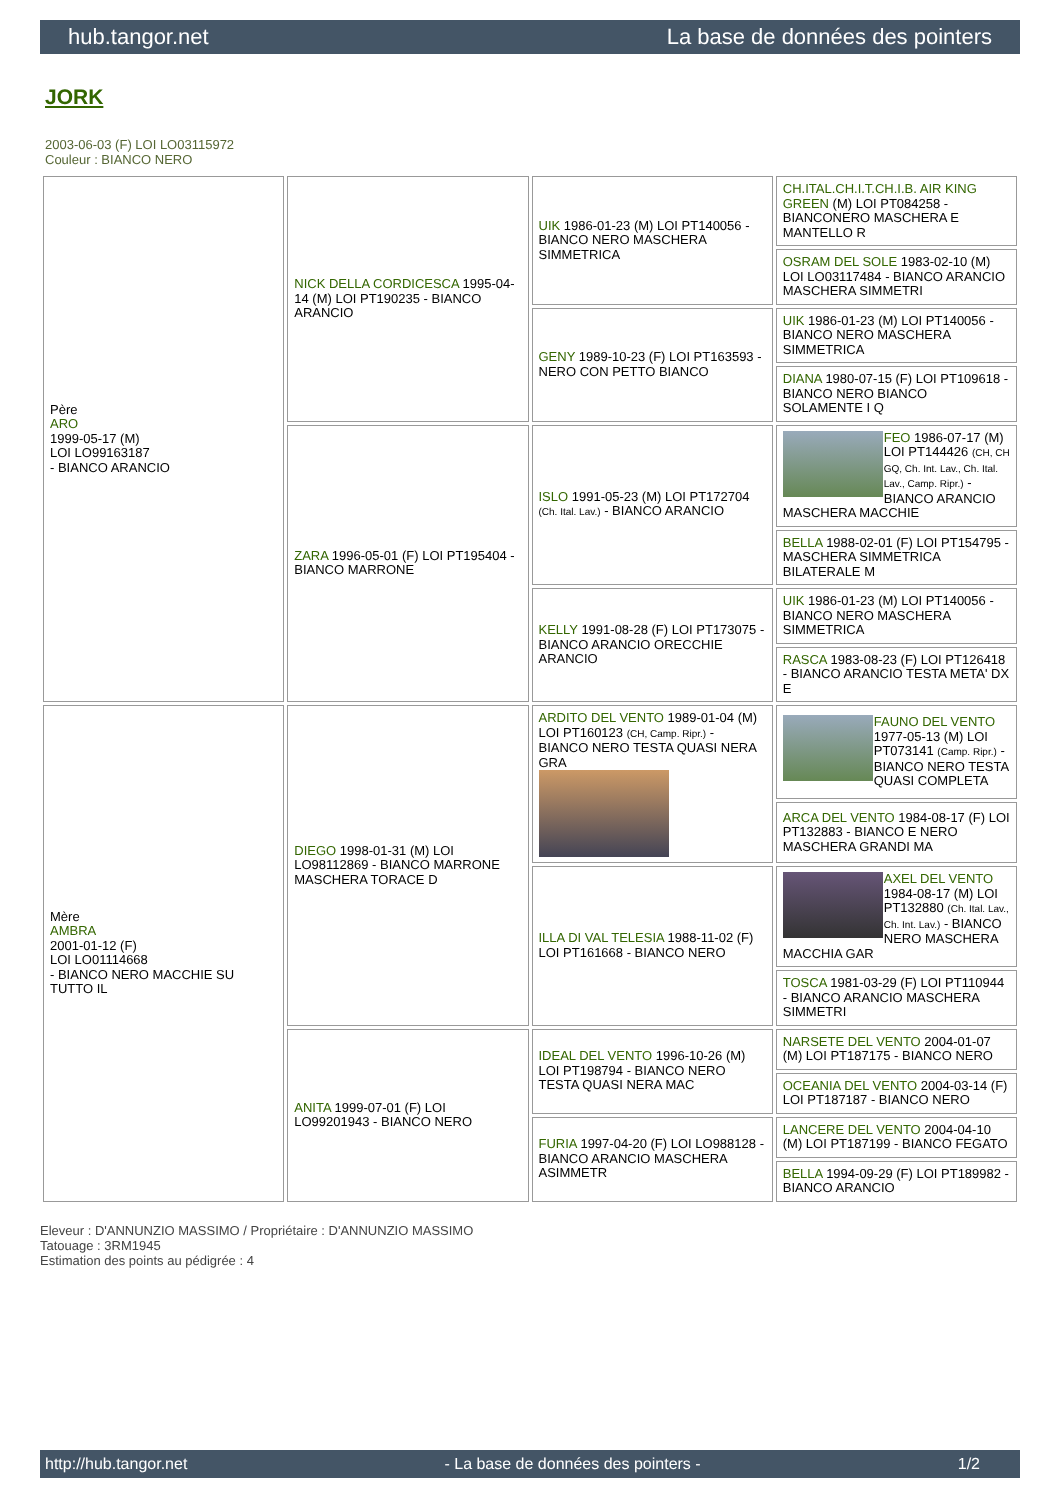hub.tangor.net La base de données des pointers
JORK
2003-06-03 (F) LOI LO03115972
Couleur : BIANCO NERO
| Père ARO 1999-05-17 (M) LOI LO99163187 - BIANCO ARANCIO | NICK DELLA CORDICESCA 1995-04-14 (M) LOI PT190235 - BIANCO ARANCIO | UIK 1986-01-23 (M) LOI PT140056 - BIANCO NERO MASCHERA SIMMETRICA | CH.ITAL.CH.I.T.CH.I.B. AIR KING GREEN (M) LOI PT084258 - BIANCONERO MASCHERA E MANTELLO R |
| | | | OSRAM DEL SOLE 1983-02-10 (M) LOI LO03117484 - BIANCO ARANCIO MASCHERA SIMMETRI |
| | | GENY 1989-10-23 (F) LOI PT163593 - NERO CON PETTO BIANCO | UIK 1986-01-23 (M) LOI PT140056 - BIANCO NERO MASCHERA SIMMETRICA |
| | | | DIANA 1980-07-15 (F) LOI PT109618 - BIANCO NERO BIANCO SOLAMENTE I Q |
| | ZARA 1996-05-01 (F) LOI PT195404 - BIANCO MARRONE | ISLO 1991-05-23 (M) LOI PT172704 (Ch. Ital. Lav.) - BIANCO ARANCIO | FEO 1986-07-17 (M) LOI PT144426 (CH, CH GQ, Ch. Int. Lav., Ch. Ital. Lav., Camp. Ripr.) - BIANCO ARANCIO MASCHERA MACCHIE |
| | | | BELLA 1988-02-01 (F) LOI PT154795 - MASCHERA SIMMETRICA BILATERALE M |
| | | KELLY 1991-08-28 (F) LOI PT173075 - BIANCO ARANCIO ORECCHIE ARANCIO | UIK 1986-01-23 (M) LOI PT140056 - BIANCO NERO MASCHERA SIMMETRICA |
| | | | RASCA 1983-08-23 (F) LOI PT126418 - BIANCO ARANCIO TESTA META' DX E |
| Mère AMBRA 2001-01-12 (F) LOI LO01114668 - BIANCO NERO MACCHIE SU TUTTO IL | DIEGO 1998-01-31 (M) LOI LO98112869 - BIANCO MARRONE MASCHERA TORACE D | ARDITO DEL VENTO 1989-01-04 (M) LOI PT160123 (CH, Camp. Ripr.) - BIANCO NERO TESTA QUASI NERA GRA | FAUNO DEL VENTO 1977-05-13 (M) LOI PT073141 (Camp. Ripr.) - BIANCO NERO TESTA QUASI COMPLETA |
| | | | ARCA DEL VENTO 1984-08-17 (F) LOI PT132883 - BIANCO E NERO MASCHERA GRANDI MA |
| | | ILLA DI VAL TELESIA 1988-11-02 (F) LOI PT161668 - BIANCO NERO | AXEL DEL VENTO 1984-08-17 (M) LOI PT132880 (Ch. Ital. Lav., Ch. Int. Lav.) - BIANCO NERO MASCHERA MACCHIA GAR |
| | | | TOSCA 1981-03-29 (F) LOI PT110944 - BIANCO ARANCIO MASCHERA SIMMETRI |
| | ANITA 1999-07-01 (F) LOI LO99201943 - BIANCO NERO | IDEAL DEL VENTO 1996-10-26 (M) LOI PT198794 - BIANCO NERO TESTA QUASI NERA MAC | NARSETE DEL VENTO 2004-01-07 (M) LOI PT187175 - BIANCO NERO |
| | | | OCEANIA DEL VENTO 2004-03-14 (F) LOI PT187187 - BIANCO NERO |
| | | FURIA 1997-04-20 (F) LOI LO988128 - BIANCO ARANCIO MASCHERA ASIMMETR | LANCERE DEL VENTO 2004-04-10 (M) LOI PT187199 - BIANCO FEGATO |
| | | | BELLA 1994-09-29 (F) LOI PT189982 - BIANCO ARANCIO |
Eleveur : D'ANNUNZIO MASSIMO / Propriétaire : D'ANNUNZIO MASSIMO
Tatouage : 3RM1945
Estimation des points au pédigrée : 4
http://hub.tangor.net - La base de données des pointers - 1/2